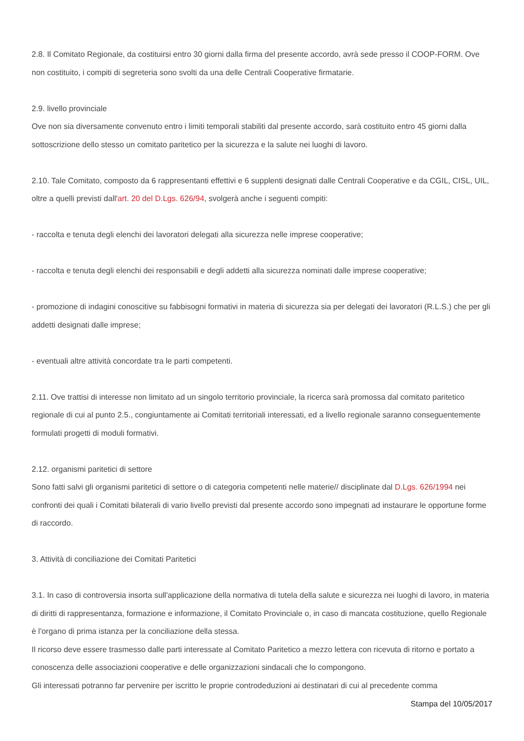2.8. Il Comitato Regionale, da costituirsi entro 30 giorni dalla firma del presente accordo, avrà sede presso il COOP-FORM. Ove non costituito, i compiti di segreteria sono svolti da una delle Centrali Cooperative firmatarie.
2.9. livello provinciale
Ove non sia diversamente convenuto entro i limiti temporali stabiliti dal presente accordo, sarà costituito entro 45 giorni dalla sottoscrizione dello stesso un comitato paritetico per la sicurezza e la salute nei luoghi di lavoro.
2.10. Tale Comitato, composto da 6 rappresentanti effettivi e 6 supplenti designati dalle Centrali Cooperative e da CGIL, CISL, UIL, oltre a quelli previsti dall'art. 20 del D.Lgs. 626/94, svolgerà anche i seguenti compiti:
- raccolta e tenuta degli elenchi dei lavoratori delegati alla sicurezza nelle imprese cooperative;
- raccolta e tenuta degli elenchi dei responsabili e degli addetti alla sicurezza nominati dalle imprese cooperative;
- promozione di indagini conoscitive su fabbisogni formativi in materia di sicurezza sia per delegati dei lavoratori (R.L.S.) che per gli addetti designati dalle imprese;
- eventuali altre attività concordate tra le parti competenti.
2.11. Ove trattisi di interesse non limitato ad un singolo territorio provinciale, la ricerca sarà promossa dal comitato paritetico regionale di cui al punto 2.5., congiuntamente ai Comitati territoriali interessati, ed a livello regionale saranno conseguentemente formulati progetti di moduli formativi.
2.12. organismi paritetici di settore
Sono fatti salvi gli organismi paritetici di settore o di categoria competenti nelle materie// disciplinate dal D.Lgs. 626/1994 nei confronti dei quali i Comitati bilaterali di vario livello previsti dal presente accordo sono impegnati ad instaurare le opportune forme di raccordo.
3. Attività di conciliazione dei Comitati Paritetici
3.1. In caso di controversia insorta sull'applicazione della normativa di tutela della salute e sicurezza nei luoghi di lavoro, in materia di diritti di rappresentanza, formazione e informazione, il Comitato Provinciale o, in caso di mancata costituzione, quello Regionale è l'organo di prima istanza per la conciliazione della stessa.
Il ricorso deve essere trasmesso dalle parti interessate al Comitato Paritetico a mezzo lettera con ricevuta di ritorno e portato a conoscenza delle associazioni cooperative e delle organizzazioni sindacali che lo compongono.
Gli interessati potranno far pervenire per iscritto le proprie controdeduzioni ai destinatari di cui al precedente comma
Stampa del 10/05/2017